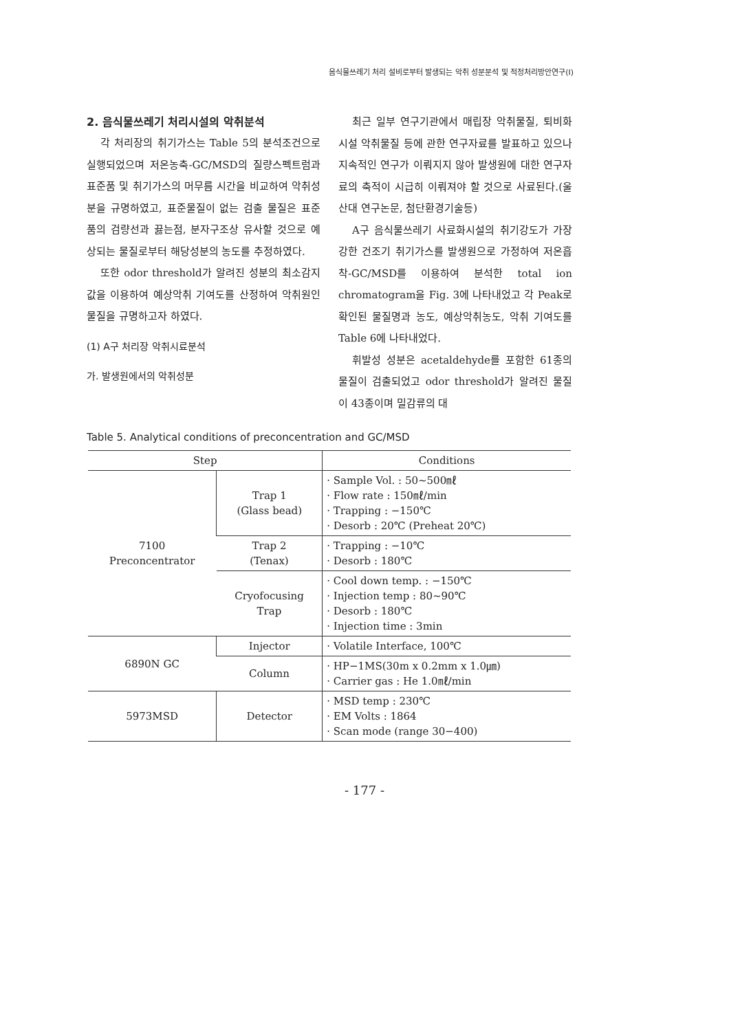음식물쓰레기 처리 설비로부터 발생되는 악취 성분분석 및 적정처리방안연구(Ⅰ)
2. 음식물쓰레기 처리시설의 악취분석
각 처리장의 취기가스는 Table 5의 분석조건으로 실행되었으며 저온농축-GC/MSD의 질량스펙트럼과 표준품 및 취기가스의 머무름 시간을 비교하여 악취성분을 규명하였고, 표준물질이 없는 검출 물질은 표준품의 검량선과 끓는점, 분자구조상 유사할 것으로 예상되는 물질로부터 해당성분의 농도를 추정하였다.
또한 odor threshold가 알려진 성분의 최소감지값을 이용하여 예상악취 기여도를 산정하여 악취원인물질을 규명하고자 하였다.
(1) A구 처리장 악취시료분석
가. 발생원에서의 악취성분
최근 일부 연구기관에서 매립장 악취물질, 퇴비화시설 악취물질 등에 관한 연구자료를 발표하고 있으나 지속적인 연구가 이뤄지지 않아 발생원에 대한 연구자료의 축적이 시급히 이뤄져야 할 것으로 사료된다.(울산대 연구논문, 첨단환경기술등)
A구 음식물쓰레기 사료화시설의 취기강도가 가장 강한 건조기 취기가스를 발생원으로 가정하여 저온흡착-GC/MSD를 이용하여 분석한 total ion chromatogram을 Fig. 3에 나타내었고 각 Peak로 확인된 물질명과 농도, 예상악취농도, 악취 기여도를 Table 6에 나타내었다.
휘발성 성분은 acetaldehyde를 포함한 61종의 물질이 검출되었고 odor threshold가 알려진 물질이 43종이며 밀감류의 대
Table 5. Analytical conditions of preconcentration and GC/MSD
| Step | | Conditions |
| --- | --- | --- |
| 7100 Preconcentrator | Trap 1 (Glass bead) | · Sample Vol. : 50~500㎖ · Flow rate : 150㎖/min · Trapping : −150℃ · Desorb : 20℃ (Preheat 20℃) |
| | Trap 2 (Tenax) | · Trapping : −10℃ · Desorb : 180℃ |
| | Cryofocusing Trap | · Cool down temp. : −150℃ · Injection temp : 80~90℃ · Desorb : 180℃ · Injection time : 3min |
| 6890N GC | Injector | · Volatile Interface, 100℃ |
| | Column | · HP−1MS(30m x 0.2mm x 1.0㎛) · Carrier gas : He 1.0㎖/min |
| 5973MSD | Detector | · MSD temp : 230℃ · EM Volts : 1864 · Scan mode (range 30−400) |
- 177 -